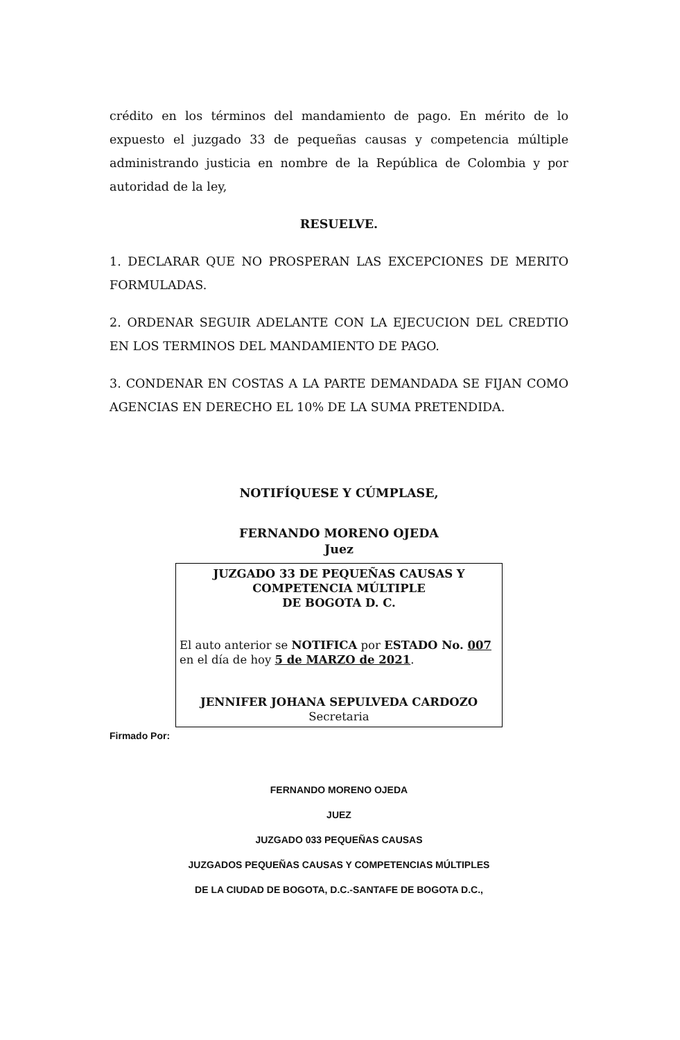crédito en los términos del mandamiento de pago. En mérito de lo expuesto el juzgado 33 de pequeñas causas y competencia múltiple administrando justicia en nombre de la República de Colombia y por autoridad de la ley,
RESUELVE.
1. DECLARAR QUE NO PROSPERAN LAS EXCEPCIONES DE MERITO FORMULADAS.
2. ORDENAR SEGUIR ADELANTE CON LA EJECUCION DEL CREDTIO EN LOS TERMINOS DEL MANDAMIENTO DE PAGO.
3. CONDENAR EN COSTAS A LA PARTE DEMANDADA SE FIJAN COMO AGENCIAS EN DERECHO EL 10% DE LA SUMA PRETENDIDA.
NOTIFÍQUESE Y CÚMPLASE,
FERNANDO MORENO OJEDA
Juez
JUZGADO 33 DE PEQUEÑAS CAUSAS Y
COMPETENCIA MÚLTIPLE
DE BOGOTA D. C.
El auto anterior se NOTIFICA por ESTADO No. 007 en el día de hoy 5 de MARZO de 2021.
JENNIFER JOHANA SEPULVEDA CARDOZO
Secretaria
Firmado Por:
FERNANDO MORENO OJEDA
JUEZ
JUZGADO 033 PEQUEÑAS CAUSAS
JUZGADOS PEQUEÑAS CAUSAS Y COMPETENCIAS MÚLTIPLES
DE LA CIUDAD DE BOGOTA, D.C.-SANTAFE DE BOGOTA D.C.,